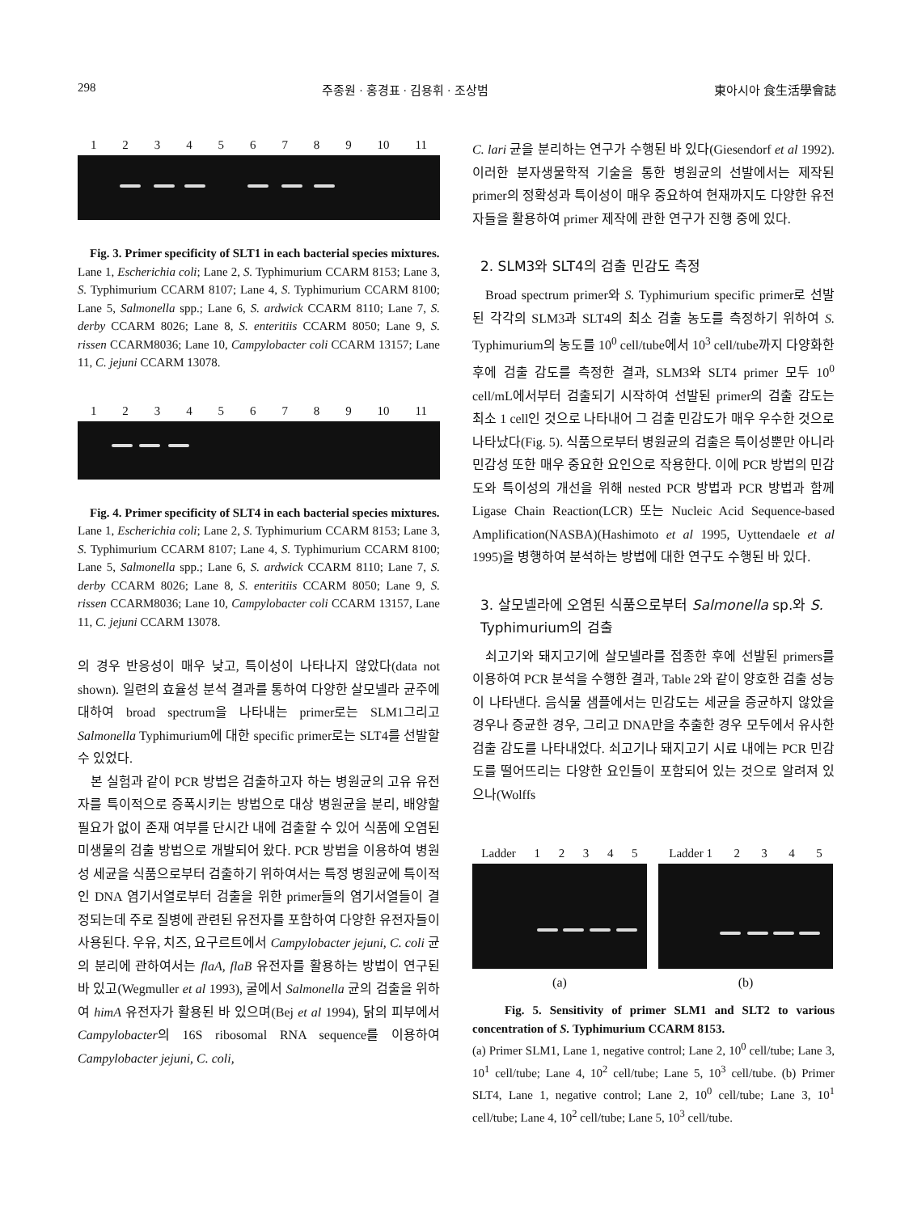298 주종원 · 홍경표 · 김용휘 · 조상범 東아시아 食生活學會誌
123456789 10 11
Fig. 3. Primer specificity of SLT1 in each bacterial species mixtures.
Lane 1, Escherichia coli; Lane 2, S. Typhimurium CCARM 8153; Lane 3, S. Typhimurium CCARM 8107; Lane 4, S. Typhimurium CCARM 8100; Lane 5, Salmonella spp.; Lane 6, S. ardwick CCARM 8110; Lane 7, S. derby CCARM 8026; Lane 8, S. enteritiis CCARM 8050; Lane 9, S. rissen CCARM8036; Lane 10, Campylobacter coli CCARM 13157; Lane 11, C. jejuni CCARM 13078.
123456789 10 11
Fig. 4. Primer specificity of SLT4 in each bacterial species mixtures.
Lane 1, Escherichia coli; Lane 2, S. Typhimurium CCARM 8153; Lane 3, S. Typhimurium CCARM 8107; Lane 4, S. Typhimurium CCARM 8100; Lane 5, Salmonella spp.; Lane 6, S. ardwick CCARM 8110; Lane 7, S. derby CCARM 8026; Lane 8, S. enteritiis CCARM 8050; Lane 9, S. rissen CCARM8036; Lane 10, Campylobacter coli CCARM 13157, Lane 11, C. jejuni CCARM 13078.
의 경우 반응성이 매우 낮고, 특이성이 나타나지 않았다(data not shown). 일련의 효율성 분석 결과를 통하여 다양한 살모넬라 균주에 대하여 broad spectrum을 나타내는 primer로는 SLM1그리고 Salmonella Typhimurium에 대한 specific primer로는 SLT4를 선발할 수 있었다.
본 실험과 같이 PCR 방법은 검출하고자 하는 병원균의 고유 유전자를 특이적으로 증폭시키는 방법으로 대상 병원균을 분리, 배양할 필요가 없이 존재 여부를 단시간 내에 검출할 수 있어 식품에 오염된 미생물의 검출 방법으로 개발되어 왔다. PCR 방법을 이용하여 병원성 세균을 식품으로부터 검출하기 위하여서는 특정 병원균에 특이적인 DNA 염기서열로부터 검출을 위한 primer들의 염기서열들이 결정되는데 주로 질병에 관련된 유전자를 포함하여 다양한 유전자들이 사용된다. 우유, 치즈, 요구르트에서 Campylobacter jejuni, C. coli 균의 분리에 관하여서는 flaA, flaB 유전자를 활용하는 방법이 연구된 바 있고(Wegmuller et al 1993), 굴에서 Salmonella 균의 검출을 위하여 himA 유전자가 활용된 바 있으며(Bej et al 1994), 닭의 피부에서 Campylobacter의 16S ribosomal RNA sequence를 이용하여 Campylobacter jejuni, C. coli,
C. lari 균을 분리하는 연구가 수행된 바 있다(Giesendorf et al 1992). 이러한 분자생물학적 기술을 통한 병원균의 선발에서는 제작된 primer의 정확성과 특이성이 매우 중요하여 현재까지도 다양한 유전자들을 활용하여 primer 제작에 관한 연구가 진행 중에 있다.
2. SLM3와 SLT4의 검출 민감도 측정
Broad spectrum primer와 S. Typhimurium specific primer로 선발된 각각의 SLM3과 SLT4의 최소 검출 농도를 측정하기 위하여 S. Typhimurium의 농도를 10<sup>0</sup> cell/tube에서 10<sup>3</sup> cell/tube까지 다양화한 후에 검출 감도를 측정한 결과, SLM3와 SLT4 primer 모두 10<sup>0</sup> cell/mL에서부터 검출되기 시작하여 선발된 primer의 검출 감도는 최소 1 cell인 것으로 나타내어 그 검출 민감도가 매우 우수한 것으로 나타났다(Fig. 5). 식품으로부터 병원균의 검출은 특이성뿐만 아니라 민감성 또한 매우 중요한 요인으로 작용한다. 이에 PCR 방법의 민감도와 특이성의 개선을 위해 nested PCR 방법과 PCR 방법과 함께 Ligase Chain Reaction(LCR) 또는 Nucleic Acid Sequence-based Amplification(NASBA)(Hashimoto et al 1995, Uyttendaele et al 1995)을 병행하여 분석하는 방법에 대한 연구도 수행된 바 있다.
3. 살모넬라에 오염된 식품으로부터 Salmonella sp.와 S. Typhimurium의 검출
쇠고기와 돼지고기에 살모넬라를 접종한 후에 선발된 primers를 이용하여 PCR 분석을 수행한 결과, Table 2와 같이 양호한 검출 성능이 나타낸다. 음식물 샘플에서는 민감도는 세균을 증균하지 않았을 경우나 증균한 경우, 그리고 DNA만을 추출한 경우 모두에서 유사한 검출 감도를 나타내었다. 쇠고기나 돼지고기 시료 내에는 PCR 민감도를 떨어뜨리는 다양한 요인들이 포함되어 있는 것으로 알려져 있으나(Wolffs
Ladder 12345
(a)
Ladder 1 2345
(b)
Fig. 5. Sensitivity of primer SLM1 and SLT2 to various concentration of S. Typhimurium CCARM 8153.
(a) Primer SLM1, Lane 1, negative control; Lane 2, 10<sup>0</sup> cell/tube; Lane 3, 10<sup>1</sup> cell/tube; Lane 4, 10<sup>2</sup> cell/tube; Lane 5, 10<sup>3</sup> cell/tube. (b) Primer SLT4, Lane 1, negative control; Lane 2, 10<sup>0</sup> cell/tube; Lane 3, 10<sup>1</sup> cell/tube; Lane 4, 10<sup>2</sup> cell/tube; Lane 5, 10<sup>3</sup> cell/tube.